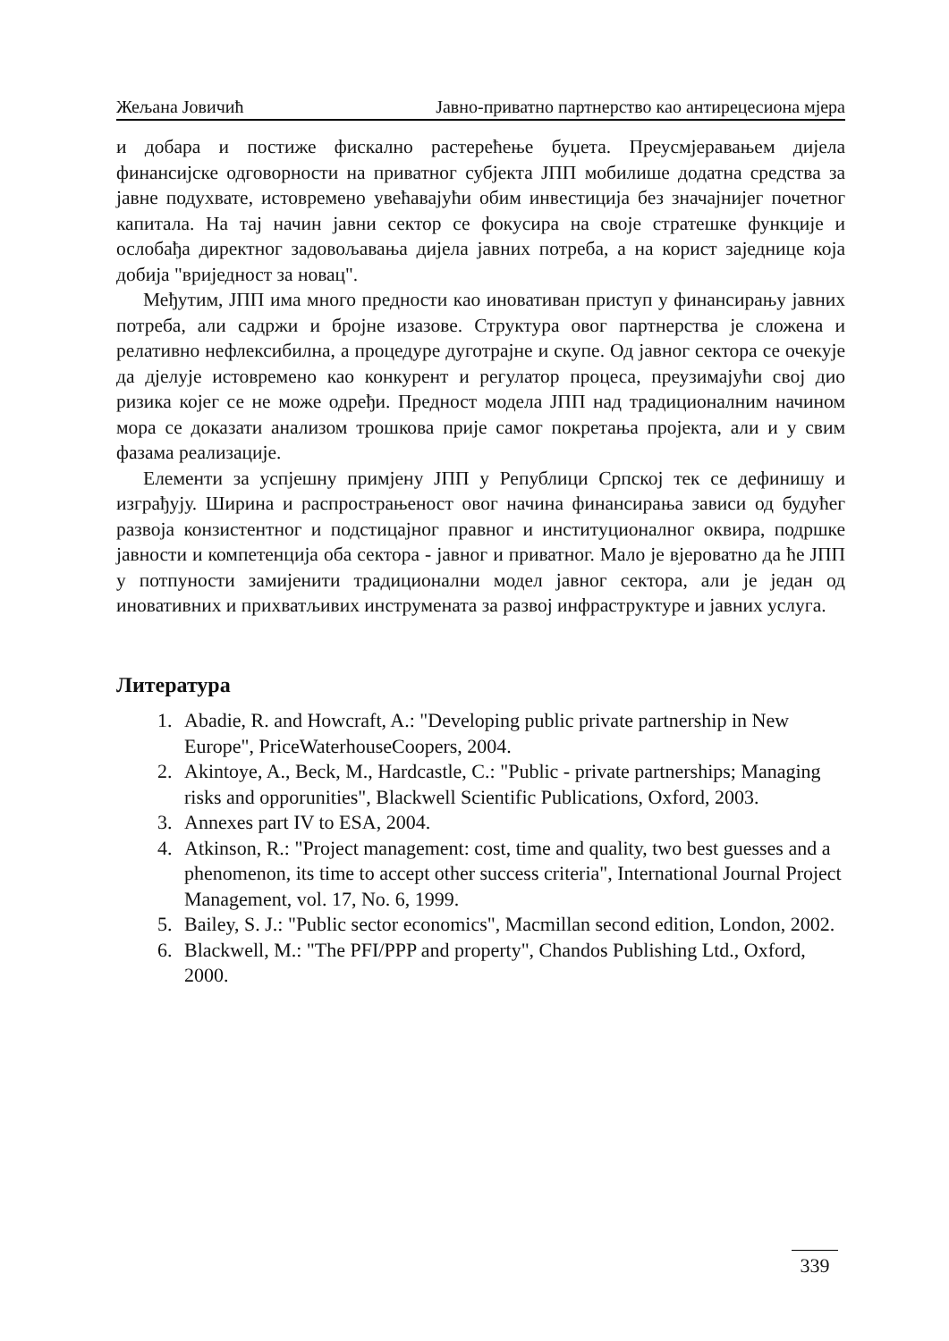Жељана Јовичић Јавно-приватно партнерство као антирецесиона мјера
и добара и постиже фискално растерећење буџета. Преусмјеравањем дијела финансијске одговорности на приватног субјекта ЈПП мобилише додатна средства за јавне подухвате, истовремено увећавајући обим инвестиција без значајнијег почетног капитала. На тај начин јавни сектор се фокусира на своје стратешке функције и ослобађа директног задовољавања дијела јавних потреба, а на корист заједнице која добија "вриједност за новац".
Међутим, ЈПП има много предности као иновативан приступ у финансирању јавних потреба, али садржи и бројне изазове. Структура овог партнерства је сложена и релативно нефлексибилна, а процедуре дуготрајне и скупе. Од јавног сектора се очекује да дјелује истовремено као конкурент и регулатор процеса, преузимајући свој дио ризика којег се не може одређи. Предност модела ЈПП над традиционалним начином мора се доказати анализом трошкова прије самог покретања пројекта, али и у свим фазама реализације.
Елементи за успјешну примјену ЈПП у Републици Српској тек се дефинишу и изграђују. Ширина и распрострањеност овог начина финансирања зависи од будућег развоја конзистентног и подстицајног правног и институционалног оквира, подршке јавности и компетенција оба сектора - јавног и приватног. Мало је вјероватно да ће ЈПП у потпуности замијенити традиционални модел јавног сектора, али је један од иновативних и прихватљивих инструмената за развој инфраструктуре и јавних услуга.
Литература
1. Abadie, R. and Howcraft, A.: "Developing public private partnership in New Europe", PriceWaterhouseCoopers, 2004.
2. Akintoye, A., Beck, M., Hardcastle, C.: "Public - private partnerships; Managing risks and opporunities", Blackwell Scientific Publications, Oxford, 2003.
3. Annexes part IV to ESA, 2004.
4. Atkinson, R.: "Project management: cost, time and quality, two best guesses and a phenomenon, its time to accept other success criteria", International Journal Project Management, vol. 17, No. 6, 1999.
5. Bailey, S. J.: "Public sector economics", Macmillan second edition, London, 2002.
6. Blackwell, M.: "The PFI/PPP and property", Chandos Publishing Ltd., Oxford, 2000.
339